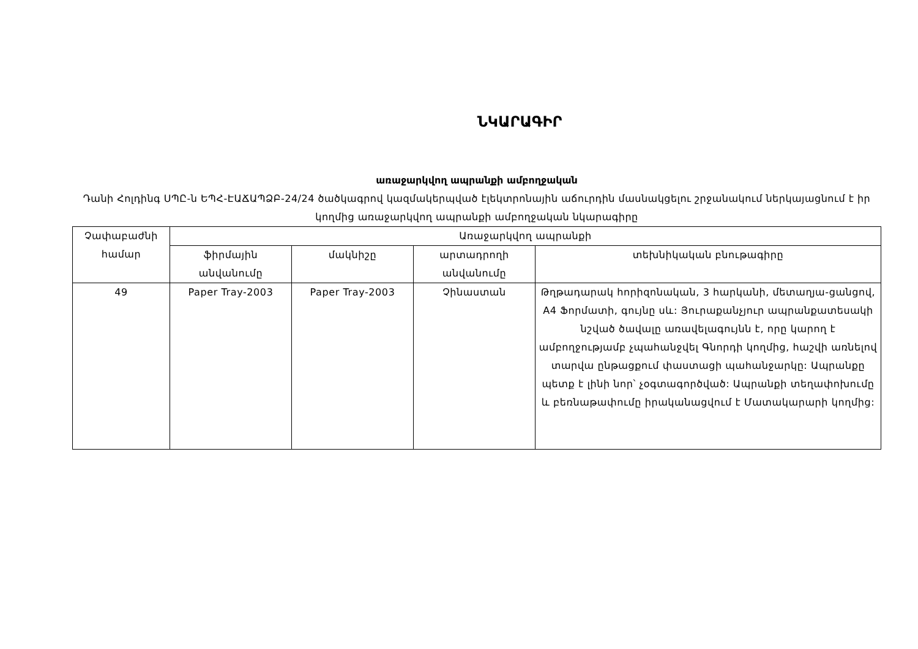ՆԿԱՐԱԳԻՐ
առաջարկվող ապրանքի ամբողջական
Դանի Հոլդինգ ՍՊԸ-ն ԵՊՀ-ԷԱՃԱՊՁԲ-24/24 ծածկագրով կազմակերպված էլեկտրոնային աճուրդին մասնակցելու շրջանակում ներկայացնում է իր կողմից առաջարկվող ապրանքի ամբողջական նկարագիրը
| Չափաբաժնի համար | Առաջարկվող ապրանքի | | | |
| --- | --- | --- | --- | --- |
| | ֆիրմային անվանումը | մակնիշը | արտադրողի անվանումը | տեխնիկական բնութագիրը |
| 49 | Paper Tray-2003 | Paper Tray-2003 | Չինաստան | Թղթադարակ հորիզոնական, 3 հարկանի, մետաղյա-ցանցով, A4 Ֆորմատի, գույնը սև: Յուրաքանչյուր ապրանքատեսակի նշված ծավալը առավելագույնն է, որը կարող է ամբողջությամբ չպահանջվել Գնորդի կողմից, հաշվի առնելով տարվա ընթացքում փաստացի պահանջարկը: Ապրանքը պետք է լինի նոր՝ չօգտագործված: Ապրանքի տեղափոխումը և բեռնաթափումը իրականացվում է Մատակարարի կողմից: |